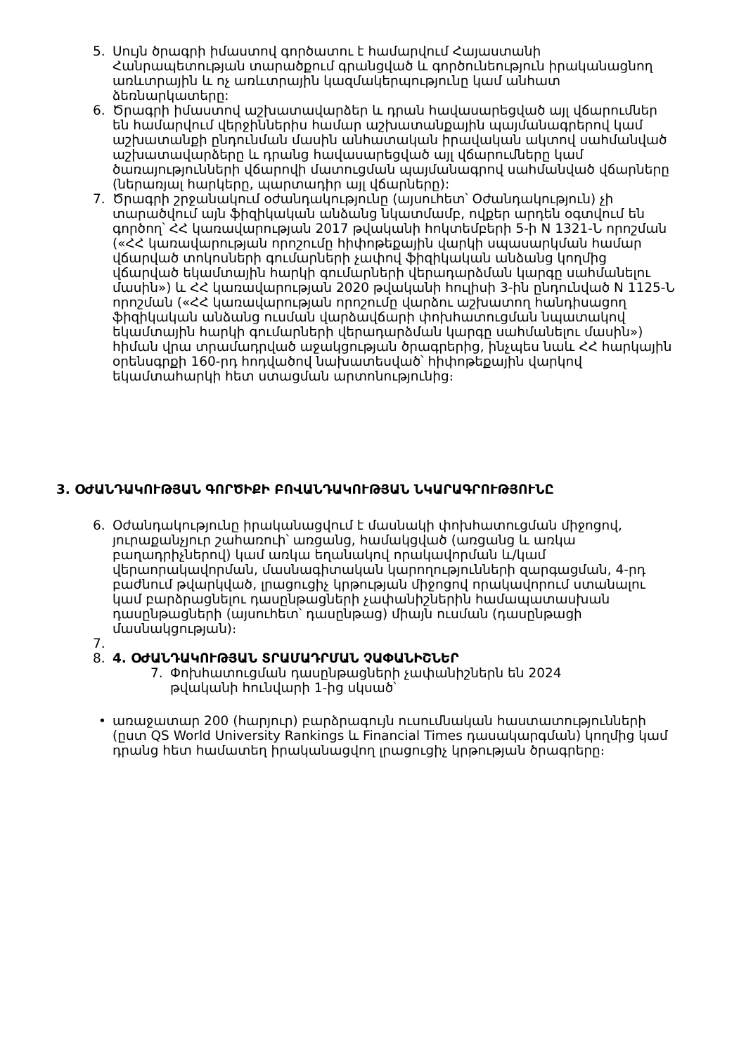5. Սույն ծրագրի իմաստով գործատու է համարվում Հայաստանի Հանրապետության տարածքում գրանցված և գործունեություն իրականացնող առևտրային և ոչ առևտրային կազմակերպությունը կամ անհատ ձեռնարկատերը:
6. Ծրագրի իմաստով աշխատավարձեր և դրան հավասարեցված այլ վճարումներ են համարվում վերջիններիս համար աշխատանքային պայմանագրերով կամ աշխատանքի ընդունման մասին անհատական իրավական ակտով սահմանված աշխատավարձերը և դրանց հավասարեցված այլ վճարումները կամ ծառայությունների վճարովի մատուցման պայմանագրով սահմանված վճարները (ներառյալ հարկերը, պարտադիր այլ վճարները):
7. Ծրագրի շրջանակում օժանդակությունը (այսուհետ՝ Օժանդակություն) չի տարածվում այն ֆիզիկական անձանց նկատմամբ, ովքեր արդեն օգտվում են գործող՝ ՀՀ կառավարության 2017 թվականի հոկտեմբերի 5-ի N 1321-Ն որոշման («ՀՀ կառավարության որոշումը հիփոթեքային վարկի սպասարկման համար վճարված տոկոսների գումարների չափով ֆիզիկական անձանց կողմից վճարված եկամտային հարկի գումարների վերադարձման կարգը սահմանելու մասին») և ՀՀ կառավարության 2020 թվականի հուլիսի 3-ին ընդունված N 1125-Ն որոշման («ՀՀ կառավարության որոշումը վարձու աշխատող հանդիսացող ֆիզիկական անձանց ուսման վարձավճարի փոխհատուցման նպատակով եկամտային հարկի գումարների վերադարձման կարգը սահմանելու մասին») հիման վրա տրամադրված աջակցության ծրագրերից, ինչպես նաև ՀՀ հարկային օրենսգրքի 160-րդ հոդվածով նախատեսված՝ հիփոթեքային վարկով եկամտահարկի հետ ստացման արտոնությունից։
3. ՕԺԱՆԴԱԿՈՒԹՅԱՆ ԳՈՐԾԻՔԻ ԲՈՎԱՆԴԱԿՈՒԹՅԱՆ ՆԿԱՐԱԳՐՈՒԹՅՈՒՆԸ
6. Օժանդակությունը իրականացվում է մասնակի փոխհատուցման միջոցով, յուրաքանչյուր շահառուի՝ առցանց, համակցված (առցանց և առկա բաղադրիչներով) կամ առկա եղանակով որակավորման և/կամ վերաորակավորման, մասնագիտական կարողությունների զարգացման, 4-րդ բաժնում թվարկված, լրացուցիչ կրթության միջոցով որակավորում ստանալու կամ բարձրացնելու դասընթացների չափանիշներին համապատասխան դասընթացների (այսուհետ՝ դասընթաց) միայն ուսման (դասընթացի մասնակցության)։
7.
8. 4. ՕԺԱՆԴԱԿՈՒԹՅԱՆ ՏՐԱՄԱԴՐՄԱՆ ՉԱՓԱՆԻՇՆԵՐ
7. Փոխհատուցման դասընթացների չափանիշներն են 2024 թվականի հունվարի 1-ից սկսած՝
• առաջատար 200 (հարյուր) բարձրագույն ուսումնական հաստատությունների (ըստ QS World University Rankings և Financial Times դասակարգման) կողմից կամ դրանց հետ համատեղ իրականացվող լրացուցիչ կրթության ծրագրերը։